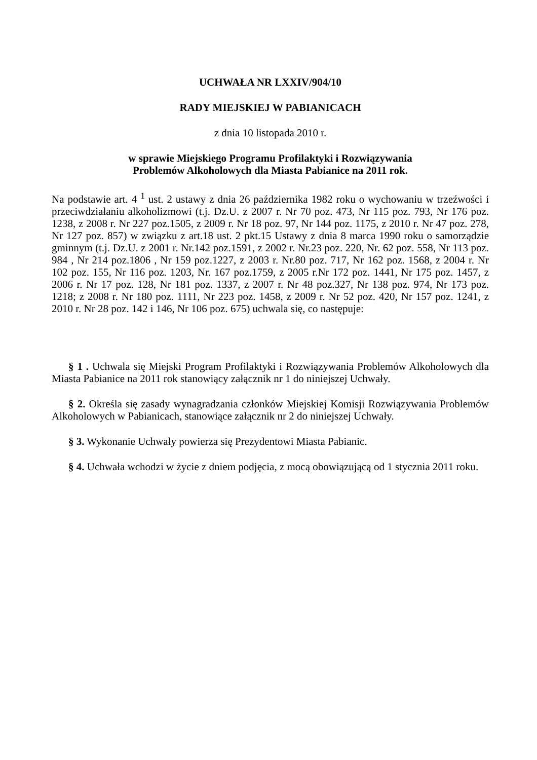UCHWAŁA NR LXXIV/904/10
RADY MIEJSKIEJ W PABIANICACH
z dnia 10 listopada 2010 r.
w sprawie Miejskiego Programu Profilaktyki i Rozwiązywania
Problemów Alkoholowych dla Miasta Pabianice na 2011 rok.
Na podstawie art. 4 <sup>1</sup> ust. 2 ustawy z dnia 26 października 1982 roku o wychowaniu w trzeźwości i przeciwdziałaniu alkoholizmowi (t.j. Dz.U. z 2007 r. Nr 70 poz. 473, Nr 115 poz. 793, Nr 176 poz. 1238, z 2008 r. Nr 227 poz.1505, z 2009 r. Nr 18 poz. 97, Nr 144 poz. 1175, z 2010 r. Nr 47 poz. 278, Nr 127 poz. 857) w związku z art.18 ust. 2 pkt.15 Ustawy z dnia 8 marca 1990 roku o samorządzie gminnym (t.j. Dz.U. z 2001 r. Nr.142 poz.1591, z 2002 r. Nr.23 poz. 220, Nr. 62 poz. 558, Nr 113 poz. 984 , Nr 214 poz.1806 , Nr 159 poz.1227, z 2003 r. Nr.80 poz. 717, Nr 162 poz. 1568, z 2004 r. Nr 102 poz. 155, Nr 116 poz. 1203, Nr. 167 poz.1759, z 2005 r.Nr 172 poz. 1441, Nr 175 poz. 1457, z 2006 r. Nr 17 poz. 128, Nr 181 poz. 1337, z 2007 r. Nr 48 poz.327, Nr 138 poz. 974, Nr 173 poz. 1218; z 2008 r. Nr 180 poz. 1111, Nr 223 poz. 1458, z 2009 r. Nr 52 poz. 420, Nr 157 poz. 1241, z 2010 r. Nr 28 poz. 142 i 146, Nr 106 poz. 675) uchwala się, co następuje:
§ 1 . Uchwala się Miejski Program Profilaktyki i Rozwiązywania Problemów Alkoholowych dla Miasta Pabianice na 2011 rok stanowiący załącznik nr 1 do niniejszej Uchwały.
§ 2. Określa się zasady wynagradzania członków Miejskiej Komisji Rozwiązywania Problemów Alkoholowych w Pabianicach, stanowiące załącznik nr 2 do niniejszej Uchwały.
§ 3. Wykonanie Uchwały powierza się Prezydentowi Miasta Pabianic.
§ 4. Uchwała wchodzi w życie z dniem podjęcia, z mocą obowiązującą od 1 stycznia 2011 roku.